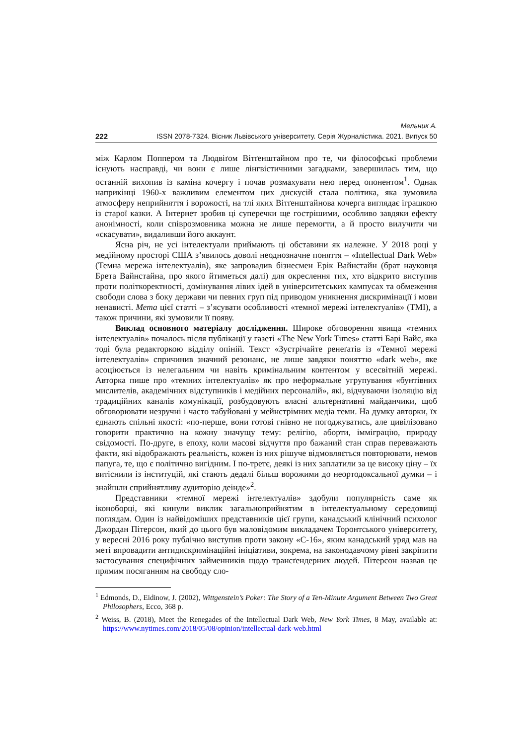Мельник А.
222 ISSN 2078-7324. Вісник Львівського університету. Серія Журналістика. 2021. Випуск 50
між Карлом Поппером та Людвіґом Вітґенштайном про те, чи філософські пробле­ми існують насправді, чи вони є лише лінгвістичними загадками, завершилась тим, що останній вихопив із каміна кочергу і почав розмахувати нею перед опонентом<sup>1</sup>. Однак наприкінці 1960-х важливим елементом цих дискусій стала політика, яка зу­мовила атмосферу неприйняття і ворожості, на тлі яких Вітґенштайнова кочерга ви­глядає іграшкою із старої казки. А Інтернет зробив ці суперечки ще гострішими, особливо завдяки ефекту анонімності, коли співрозмовника можна не лише пере­могти, а й просто вилучити чи «скасувати», видаливши його аккаунт.
Ясна річ, не усі інтелектуали приймають ці обставини як належне. У 2018 році у медійному просторі США з’явилось доволі неоднозначне поняття – «Intellectual Dark Web» (Темна мережа інтелектуалів), яке запровадив бізнесмен Ерік Вайнстайн (брат науковця Брета Вайнстайна, про якого йтиметься далі) для окреслення тих, хто від­крито виступив проти політкоректності, домінування лівих ідей в університетських кампусах та обмеження свободи слова з боку держави чи певних груп під приводом уникнення дискримінації і мови ненависті. Мета цієї статті – з’ясувати особливості «темної мережі інтелектуалів» (ТМІ), а також причини, які зумовили її появу.
Виклад основного матеріалу дослідження. Широке обговорення явища «тем­них інтелектуалів» почалось після публікації у газеті «The New York Times» статті Барі Вайс, яка тоді була редакторкою відділу опіній. Текст «Зустрічайте ренеґатів із «Темної мережі інтелектуалів» спричинив значний резонанс, не лише завдяки понят­тю «dark web», яке асоціюється із нелегальним чи навіть кримінальним контентом у всесвітній мережі. Авторка пише про «темних інтелектуалів» як про неформальне угрупування «бунтівних мислителів, академічних відступників і медійних персона­лій», які, відчуваючи ізоляцію від традиційних каналів комунікації, розбудовують власні альтернативні майданчики, щоб обговорювати незручні і часто табуйовані у мейнстрімних медіа теми. На думку авторки, їх єднають спільні якості: «по-перше, вони готові гнівно не погоджуватись, але цивілізовано говорити практично на кожну значущу тему: релігію, аборти, імміграцію, природу свідомості. По-друге, в епоху, коли масові відчуття про бажаний стан справ переважають факти, які відображають реальність, кожен із них рішуче відмовляється повторювати, немов папуга, те, що є політично вигідним. І по-третє, деякі із них заплатили за це високу ціну – їх витіс­нили із інституцій, які стають дедалі більш ворожими до неортодоксальної думки – і знайшли сприйнятливу аудиторію деінде»<sup>2</sup>.
Представники «темної мережі інтелектуалів» здобули популярність саме як іконоборці, які кинули виклик загальноприйнятим в інтелектуальному середовищі поглядам. Один із найвідоміших представників цієї групи, канадський клінічний психолог Джордан Пітерсон, який до цього був маловідомим викладачем Торонт­ського університету, у вересні 2016 року публічно виступив проти закону «С-16», яким канадський уряд мав на меті впровадити антидискримінаційні ініціативи, зо­крема, на законодавчому рівні закріпити застосування специфічних займенників щодо трансґендерних людей. Пітерсон назвав це прямим посяганням на свободу сло-
<sup>1</sup> Edmonds, D., Eidinow, J. (2002), Wittgenstein’s Poker: The Story of a Ten-Minute Argument Between Two Great Philosophers, Ecco, 368 p.
<sup>2</sup> Weiss, B. (2018), Meet the Renegades of the Intellectual Dark Web, New York Times, 8 May, available at: https://www.nytimes.com/2018/05/08/opinion/intellectual-dark-web.html